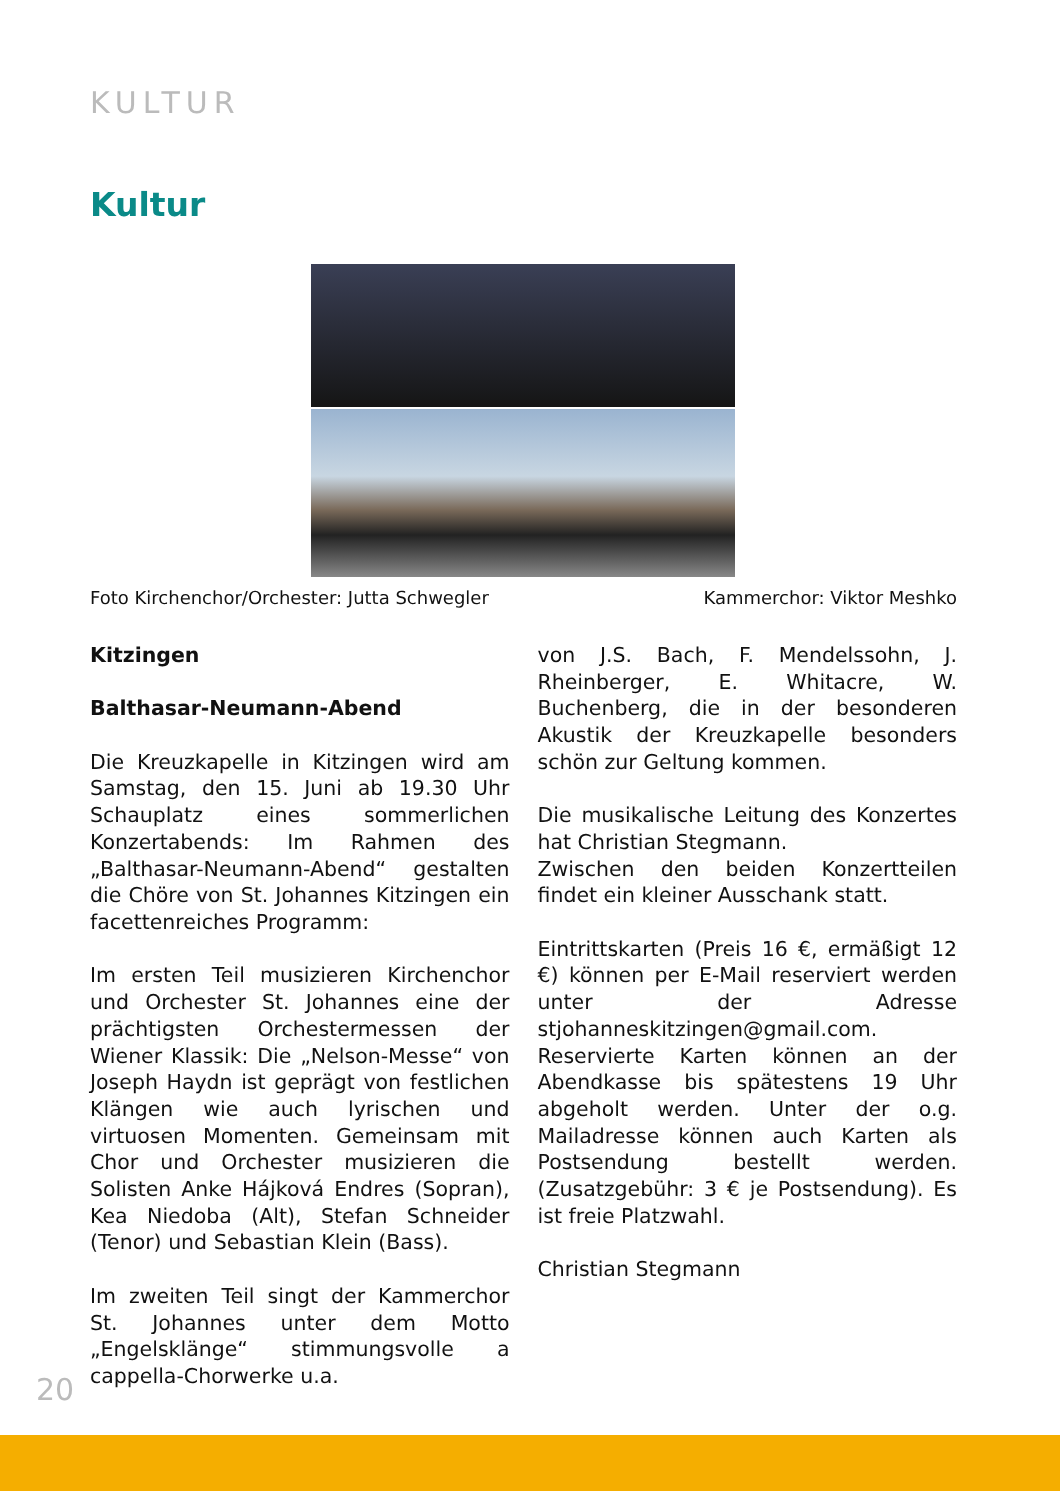KULTUR
Kultur
Foto Kirchenchor/Orchester: Jutta Schwegler Kammerchor: Viktor Meshko
Kitzingen
Balthasar-Neumann-Abend
Die Kreuzkapelle in Kitzingen wird am Samstag, den 15. Juni ab 19.30 Uhr Schauplatz eines sommerlichen Konzertabends: Im Rahmen des „Balthasar-Neumann-Abend“ gestalten die Chöre von St. Johannes Kitzingen ein facettenreiches Programm:
Im ersten Teil musizieren Kirchenchor und Orchester St. Johannes eine der prächtigsten Orchestermessen der Wiener Klassik: Die „Nelson-Messe“ von Joseph Haydn ist geprägt von festlichen Klängen wie auch lyrischen und virtuosen Momenten. Gemeinsam mit Chor und Orchester musizieren die Solisten Anke Hájková Endres (Sopran), Kea Niedoba (Alt), Stefan Schneider (Tenor) und Sebastian Klein (Bass).
Im zweiten Teil singt der Kammerchor St. Johannes unter dem Motto „Engelsklänge“ stimmungsvolle a cappella-Chorwerke u.a.
von J.S. Bach, F. Mendelssohn, J. Rheinberger, E. Whitacre, W. Buchenberg, die in der besonderen Akustik der Kreuzkapelle besonders schön zur Geltung kommen.
Die musikalische Leitung des Konzertes hat Christian Stegmann.
Zwischen den beiden Konzertteilen findet ein kleiner Ausschank statt.
Eintrittskarten (Preis 16 €, ermäßigt 12 €) können per E-Mail reserviert werden unter der Adresse stjohanneskitzingen@gmail.com.
Reservierte Karten können an der Abendkasse bis spätestens 19 Uhr abgeholt werden. Unter der o.g. Mailadresse können auch Karten als Postsendung bestellt werden. (Zusatzgebühr: 3 € je Postsendung). Es ist freie Platzwahl.
Christian Stegmann
20